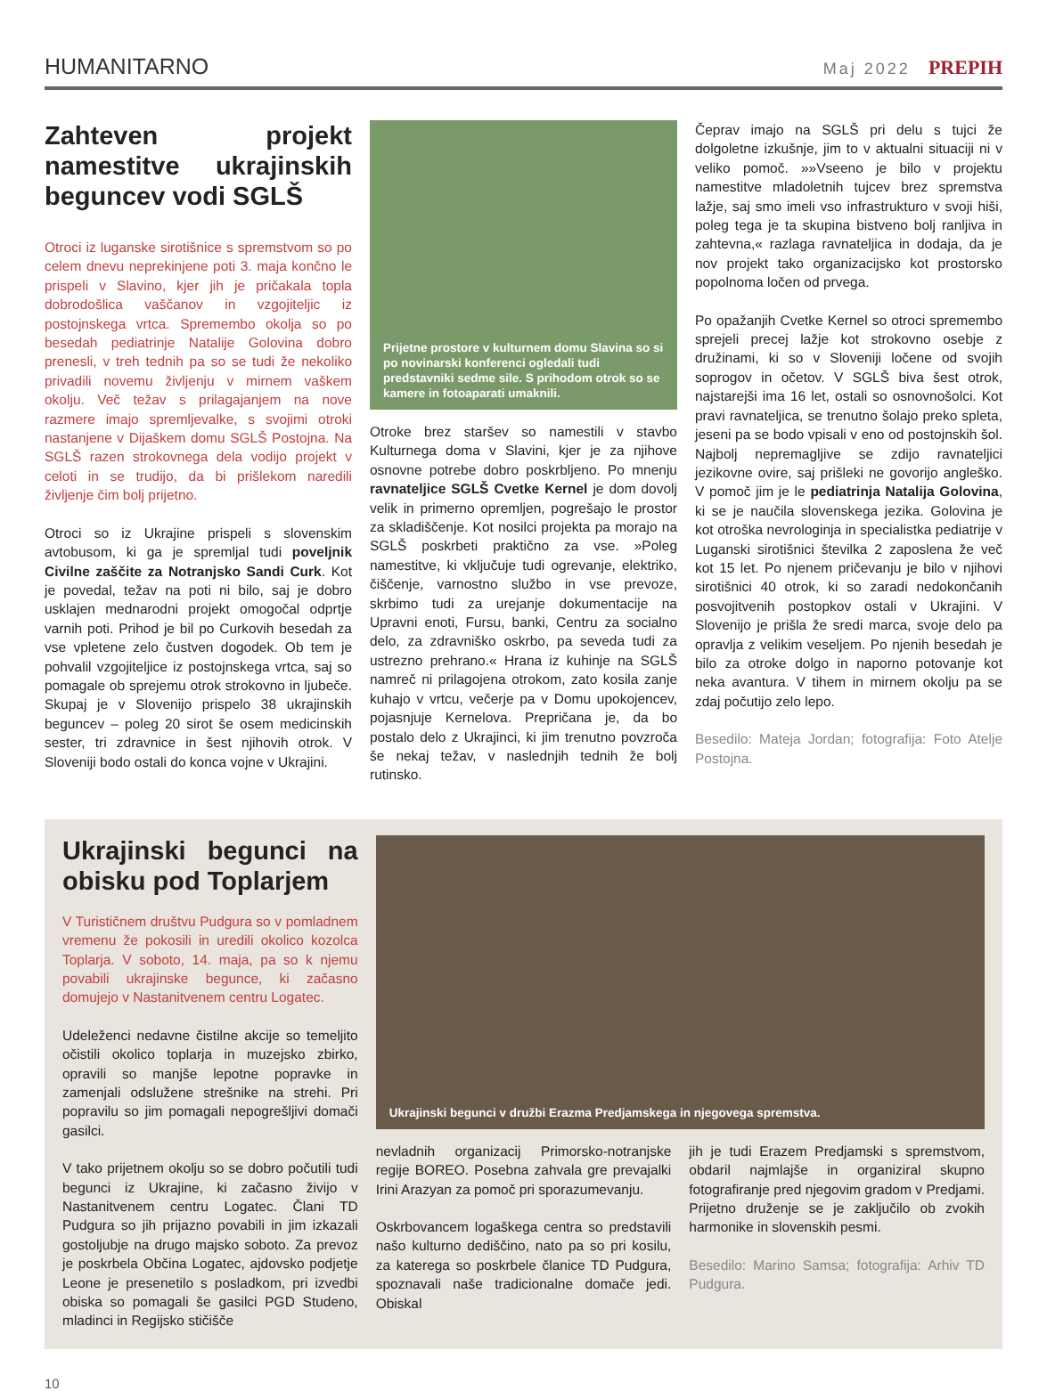HUMANITARNO Maj 2022 PREPIH
Zahteven projekt namestitve ukrajinskih beguncev vodi SGLŠ
Otroci iz luganske sirotišnice s spremstvom so po celem dnevu neprekinjene poti 3. maja končno le prispeli v Slavino, kjer jih je pričakala topla dobrodošlica vaščanov in vzgojiteljic iz postojnskega vrtca. Spremembo okolja so po besedah pediatrinje Natalije Golovina dobro prenesli, v treh tednih pa so se tudi že nekoliko privadili novemu življenju v mirnem vaškem okolju. Več težav s prilagajanjem na nove razmere imajo spremljevalke, s svojimi otroki nastanjene v Dijaškem domu SGLŠ Postojna. Na SGLŠ razen strokovnega dela vodijo projekt v celoti in se trudijo, da bi prišlekom naredili življenje čim bolj prijetno.
Otroci so iz Ukrajine prispeli s slovenskim avtobusom, ki ga je spremljal tudi poveljnik Civilne zaščite za Notranjsko Sandi Curk. Kot je povedal, težav na poti ni bilo, saj je dobro usklajen mednarodni projekt omogočal odprtje varnih poti. Prihod je bil po Curkovih besedah za vse vpletene zelo čustven dogodek. Ob tem je pohvalil vzgojiteljice iz postojnskega vrtca, saj so pomagale ob sprejemu otrok strokovno in ljubeče. Skupaj je v Slovenijo prispelo 38 ukrajinskih beguncev – poleg 20 sirot še osem medicinskih sester, tri zdravnice in šest njihovih otrok. V Sloveniji bodo ostali do konca vojne v Ukrajini.
Prijetne prostore v kulturnem domu Slavina so si po novinarski konferenci ogledali tudi predstavniki sedme sile. S prihodom otrok so se kamere in fotoaparati umaknili.
Otroke brez staršev so namestili v stavbo Kulturnega doma v Slavini, kjer je za njihove osnovne potrebe dobro poskrbljeno. Po mnenju ravnateljice SGLŠ Cvetke Kernel je dom dovolj velik in primerno opremljen, pogrešajo le prostor za skladiščenje. Kot nosilci projekta pa morajo na SGLŠ poskrbeti praktično za vse. »Poleg namestitve, ki vključuje tudi ogrevanje, elektriko, čiščenje, varnostno službo in vse prevoze, skrbimo tudi za urejanje dokumentacije na Upravni enoti, Fursu, banki, Centru za socialno delo, za zdravniško oskrbo, pa seveda tudi za ustrezno prehrano.« Hrana iz kuhinje na SGLŠ namreč ni prilagojena otrokom, zato kosila zanje kuhajo v vrtcu, večerje pa v Domu upokojencev, pojasnjuje Kernelova. Prepričana je, da bo postalo delo z Ukrajinci, ki jim trenutno povzroča še nekaj težav, v naslednjih tednih že bolj rutinsko.
Čeprav imajo na SGLŠ pri delu s tujci že dolgoletne izkušnje, jim to v aktualni situaciji ni v veliko pomoč. »»Vseeno je bilo v projektu namestitve mladoletnih tujcev brez spremstva lažje, saj smo imeli vso infrastrukturo v svoji hiši, poleg tega je ta skupina bistveno bolj ranljiva in zahtevna,« razlaga ravnateljica in dodaja, da je nov projekt tako organizacijsko kot prostorsko popolnoma ločen od prvega.
Po opažanjih Cvetke Kernel so otroci spremembo sprejeli precej lažje kot strokovno osebje z družinami, ki so v Sloveniji ločene od svojih soprogov in očetov. V SGLŠ biva šest otrok, najstarejši ima 16 let, ostali so osnovnošolci. Kot pravi ravnateljica, se trenutno šolajo preko spleta, jeseni pa se bodo vpisali v eno od postojnskih šol. Najbolj nepremagljive se zdijo ravnateljici jezikovne ovire, saj prišleki ne govorijo angleško. V pomoč jim je le pediatrinja Natalija Golovina, ki se je naučila slovenskega jezika. Golovina je kot otroška nevrologinja in specialistka pediatrije v Luganski sirotišnici številka 2 zaposlena že več kot 15 let. Po njenem pričevanju je bilo v njihovi sirotišnici 40 otrok, ki so zaradi nedokončanih posvojitvenih postopkov ostali v Ukrajini. V Slovenijo je prišla že sredi marca, svoje delo pa opravlja z velikim veseljem. Po njenih besedah je bilo za otroke dolgo in naporno potovanje kot neka avantura. V tihem in mirnem okolju pa se zdaj počutijo zelo lepo.
Besedilo: Mateja Jordan; fotografija: Foto Atelje Postojna.
Ukrajinski begunci na obisku pod Toplarjem
V Turističnem društvu Pudgura so v pomladnem vremenu že pokosili in uredili okolico kozolca Toplarja. V soboto, 14. maja, pa so k njemu povabili ukrajinske begunce, ki začasno domujejo v Nastanitvenem centru Logatec.
Udeleženci nedavne čistilne akcije so temeljito očistili okolico toplarja in muzejsko zbirko, opravili so manjše lepotne popravke in zamenjali odslužene strešnike na strehi. Pri popravilu so jim pomagali nepogrešljivi domači gasilci.
V tako prijetnem okolju so se dobro počutili tudi begunci iz Ukrajine, ki začasno živijo v Nastanitvenem centru Logatec. Člani TD Pudgura so jih prijazno povabili in jim izkazali gostoljubje na drugo majsko soboto. Za prevoz je poskrbela Občina Logatec, ajdovsko podjetje Leone je presenetilo s posladkom, pri izvedbi obiska so pomagali še gasilci PGD Studeno, mladinci in Regijsko stičišče
Ukrajinski begunci v družbi Erazma Predjamskega in njegovega spremstva.
nevladnih organizacij Primorsko-notranjske regije BOREO. Posebna zahvala gre prevajalki Irini Arazyan za pomoč pri sporazumevanju.
Oskrbovancem logaškega centra so predstavili našo kulturno dediščino, nato pa so pri kosilu, za katerega so poskrbele članice TD Pudgura, spoznavali naše tradicionalne domače jedi. Obiskal
jih je tudi Erazem Predjamski s spremstvom, obdaril najmlajše in organiziral skupno fotografiranje pred njegovim gradom v Predjami. Prijetno druženje se je zaključilo ob zvokih harmonike in slovenskih pesmi.
Besedilo: Marino Samsa; fotografija: Arhiv TD Pudgura.
10